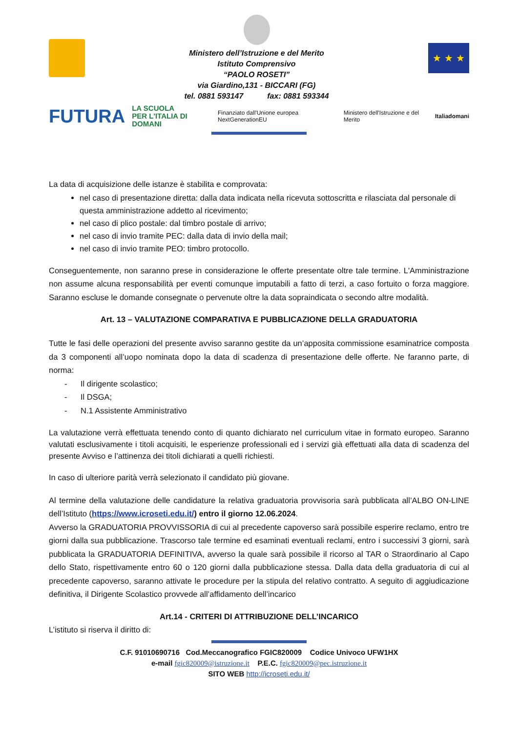Ministero dell’Istruzione e del Merito
Istituto Comprensivo
“PAOLO ROSETI”
via Giardino,131 - BICCARI (FG)
tel. 0881 593147 fax: 0881 593344
★ ★ ★
FUTURA LA SCUOLA
PER L'ITALIA DI DOMANI Finanziato dall'Unione europea NextGenerationEU Ministero dell'Istruzione e del Merito Italiadomani
La data di acquisizione delle istanze è stabilita e comprovata:
nel caso di presentazione diretta: dalla data indicata nella ricevuta sottoscritta e rilasciata dal personale di questa amministrazione addetto al ricevimento;
nel caso di plico postale: dal timbro postale di arrivo;
nel caso di invio tramite PEC: dalla data di invio della mail;
nel caso di invio tramite PEO: timbro protocollo.
Conseguentemente, non saranno prese in considerazione le offerte presentate oltre tale termine. L'Amministrazione non assume alcuna responsabilità per eventi comunque imputabili a fatto di terzi, a caso fortuito o forza maggiore. Saranno escluse le domande consegnate o pervenute oltre la data sopraindicata o secondo altre modalità.
Art. 13 – VALUTAZIONE COMPARATIVA E PUBBLICAZIONE DELLA GRADUATORIA
Tutte le fasi delle operazioni del presente avviso saranno gestite da un’apposita commissione esaminatrice composta da 3 componenti all’uopo nominata dopo la data di scadenza di presentazione delle offerte. Ne faranno parte, di norma:
- Il dirigente scolastico;
- Il DSGA;
- N.1 Assistente Amministrativo
La valutazione verrà effettuata tenendo conto di quanto dichiarato nel curriculum vitae in formato europeo. Saranno valutati esclusivamente i titoli acquisiti, le esperienze professionali ed i servizi già effettuati alla data di scadenza del presente Avviso e l’attinenza dei titoli dichiarati a quelli richiesti.
In caso di ulteriore parità verrà selezionato il candidato più giovane.
Al termine della valutazione delle candidature la relativa graduatoria provvisoria sarà pubblicata all’ALBO ON-LINE dell’Istituto (https://www.icroseti.edu.it/) entro il giorno 12.06.2024.
Avverso la GRADUATORIA PROVVISSORIA di cui al precedente capoverso sarà possibile esperire reclamo, entro tre giorni dalla sua pubblicazione. Trascorso tale termine ed esaminati eventuali reclami, entro i successivi 3 giorni, sarà pubblicata la GRADUATORIA DEFINITIVA, avverso la quale sarà possibile il ricorso al TAR o Straordinario al Capo dello Stato, rispettivamente entro 60 o 120 giorni dalla pubblicazione stessa. Dalla data della graduatoria di cui al precedente capoverso, saranno attivate le procedure per la stipula del relativo contratto. A seguito di aggiudicazione definitiva, il Dirigente Scolastico provvede all’affidamento dell’incarico
Art.14 - CRITERI DI ATTRIBUZIONE DELL’INCARICO
L’istituto si riserva il diritto di:
C.F. 91010690716 Cod.Meccanografico FGIC820009 Codice Univoco UFW1HX
e-mail fgic820009@istruzione.it P.E.C. fgic820009@pec.istruzione.it
SITO WEB http://icroseti.edu.it/